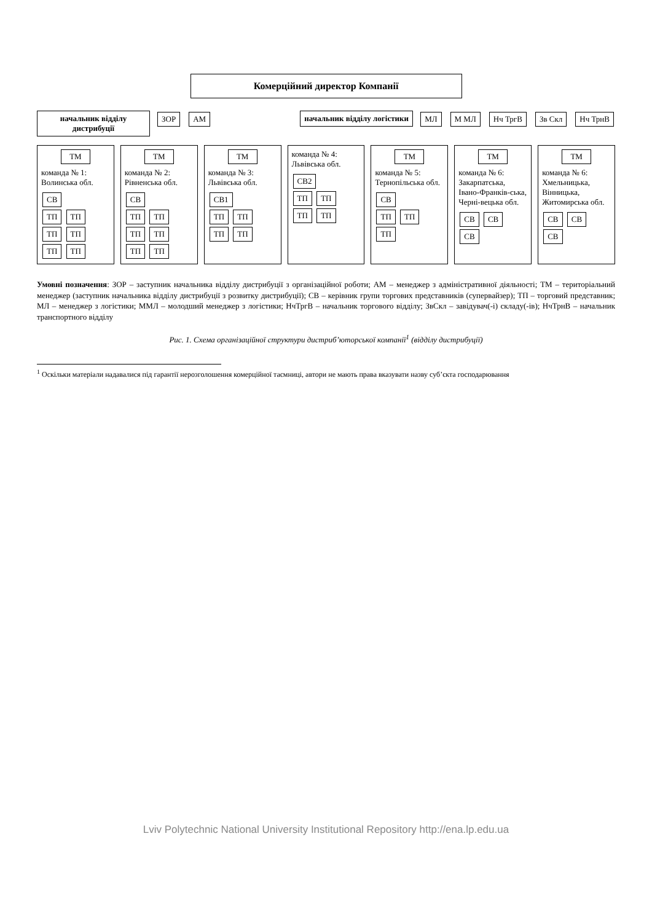Комерційний директор Компанії
начальник відділу дистрибуції
ЗОР АМ начальник відділу логістики
МЛ М МЛ Нч ТргВ Зв Скл Нч ТрнВ
ТМ
команда № 1: Волинська обл.
СВ
ТП ТП ТП ТП ТП ТП
ТМ
команда № 2: Рівненська обл.
СВ
ТП ТП ТП ТП ТП ТП
ТМ
команда № 3: Львівська обл.
СВ1
ТП ТП ТП ТП
команда № 4: Львівська обл.
СВ2
ТП ТП ТП ТП
ТМ
команда № 5: Тернопільська обл.
СВ
ТП ТП ТП
ТМ
команда № 6: Закарпатська, Івано-Франків-ська, Черні-вецька обл.
СВ СВ СВ
ТМ
команда № 6: Хмельницька, Вінницька, Житомирська обл.
СВ СВ СВ
Умовні позначення: ЗОР – заступник начальника відділу дистрибуції з організаційної роботи; АМ – менеджер з адміністративної діяльності; ТМ – територіальний менеджер (заступник начальника відділу дистрибуції з розвитку дистрибуції); СВ – керівник групи торгових представників (супервайзер); ТП – торговий представник; МЛ – менеджер з логістики; ММЛ – молодший менеджер з логістики; НчТргВ – начальник торгового відділу; ЗвСкл – завідувач(-і) складу(-ів); НчТрнВ – начальник транспортного відділу
Рис. 1. Схема організаційної структури дистриб’юторської компанії<sup>1</sup> (відділу дистрибуції)
<sup>1</sup> Оскільки матеріали надавалися під гарантії нерозголошення комерційної таємниці, автори не мають права вказувати назву суб’єкта господарювання
Lviv Polytechnic National University Institutional Repository http://ena.lp.edu.ua